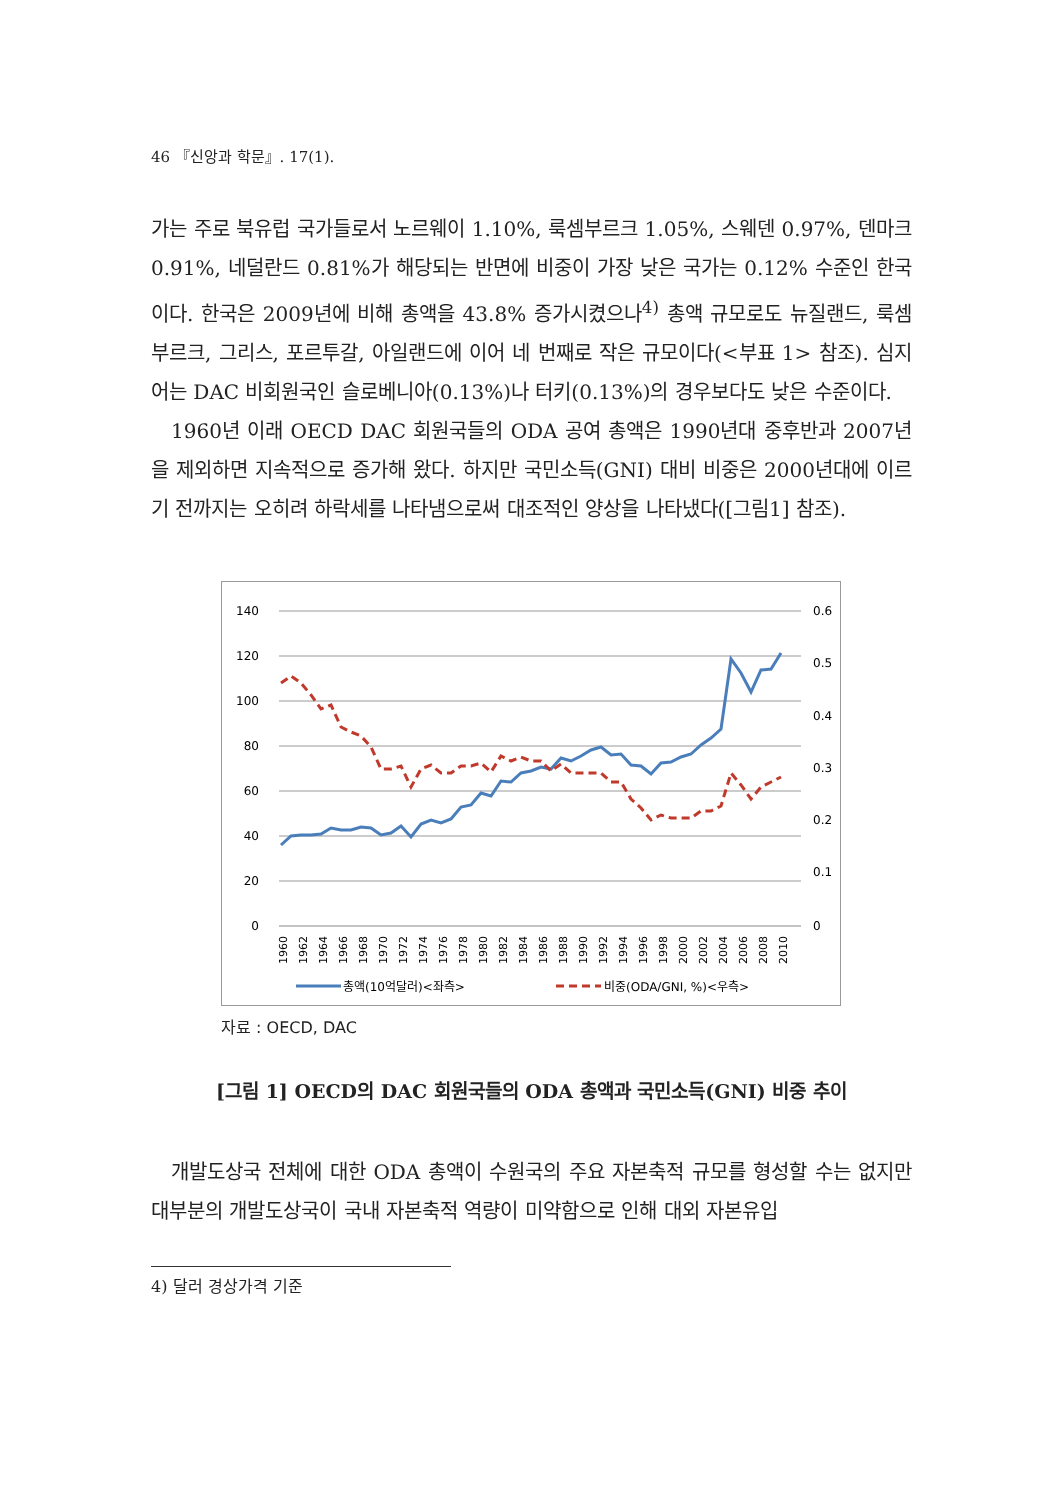46 『신앙과 학문』. 17(1).
가는 주로 북유럽 국가들로서 노르웨이 1.10%, 룩셈부르크 1.05%, 스웨덴 0.97%, 덴마크 0.91%, 네덜란드 0.81%가 해당되는 반면에 비중이 가장 낮은 국가는 0.12% 수준인 한국이다. 한국은 2009년에 비해 총액을 43.8% 증가시켰으나<sup>4)</sup> 총액 규모로도 뉴질랜드, 룩셈부르크, 그리스, 포르투갈, 아일랜드에 이어 네 번째로 작은 규모이다(<부표 1> 참조). 심지어는 DAC 비회원국인 슬로베니아(0.13%)나 터키(0.13%)의 경우보다도 낮은 수준이다.
1960년 이래 OECD DAC 회원국들의 ODA 공여 총액은 1990년대 중후반과 2007년을 제외하면 지속적으로 증가해 왔다. 하지만 국민소득(GNI) 대비 비중은 2000년대에 이르기 전까지는 오히려 하락세를 나타냄으로써 대조적인 양상을 나타냈다([그림1] 참조).
140
120
100
80
60
40
20
0
0.6
0.5
0.4
0.3
0.2
0.1
0
1960
1962
1964
1966
1968
1970
1972
1974
1976
1978
1980
1982
1984
1986
1988
1990
1992
1994
1996
1998
2000
2002
2004
2006
2008
2010
총액(10억달러)<좌측>
비중(ODA/GNI, %)<우측>
자료 : OECD, DAC
[그림 1] OECD의 DAC 회원국들의 ODA 총액과 국민소득(GNI) 비중 추이
개발도상국 전체에 대한 ODA 총액이 수원국의 주요 자본축적 규모를 형성할 수는 없지만 대부분의 개발도상국이 국내 자본축적 역량이 미약함으로 인해 대외 자본유입
4) 달러 경상가격 기준